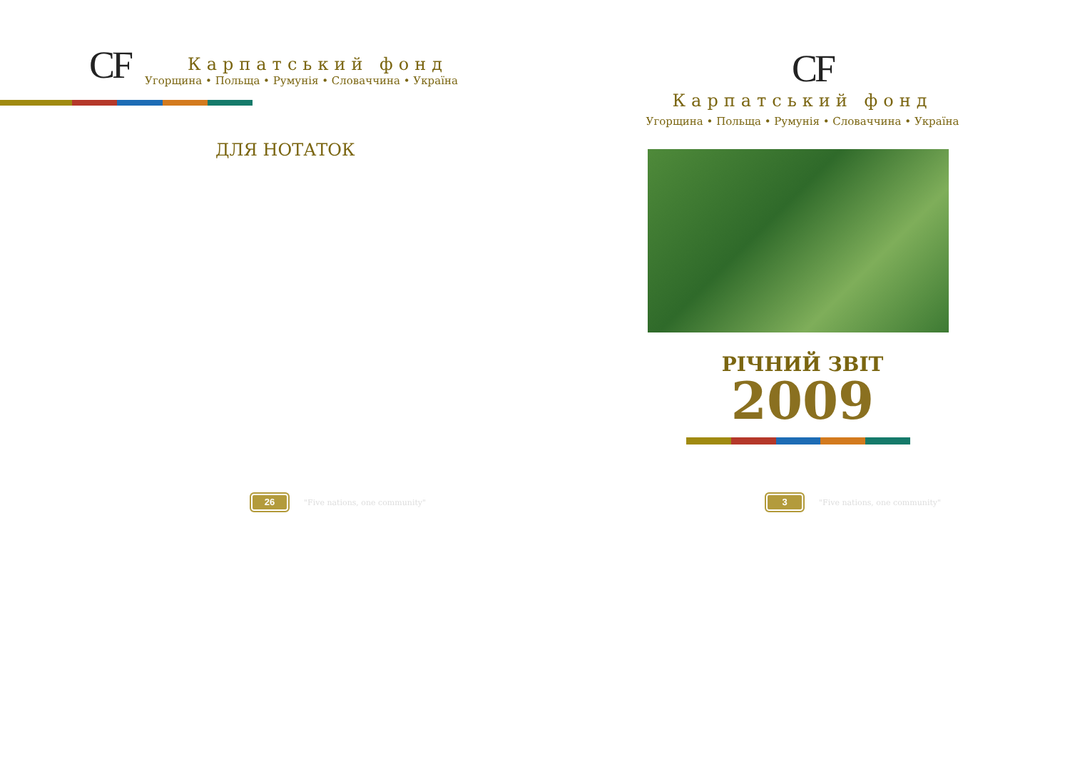CF
Карпатський фонд
Угорщина • Польща • Румунія • Словаччина • Україна
ДЛЯ НОТАТОК
26
"Five nations, one community"
CF
Карпатський фонд
Угорщина • Польща • Румунія • Словаччина • Україна
РІЧНИЙ ЗВІТ
2009
3
"Five nations, one community"